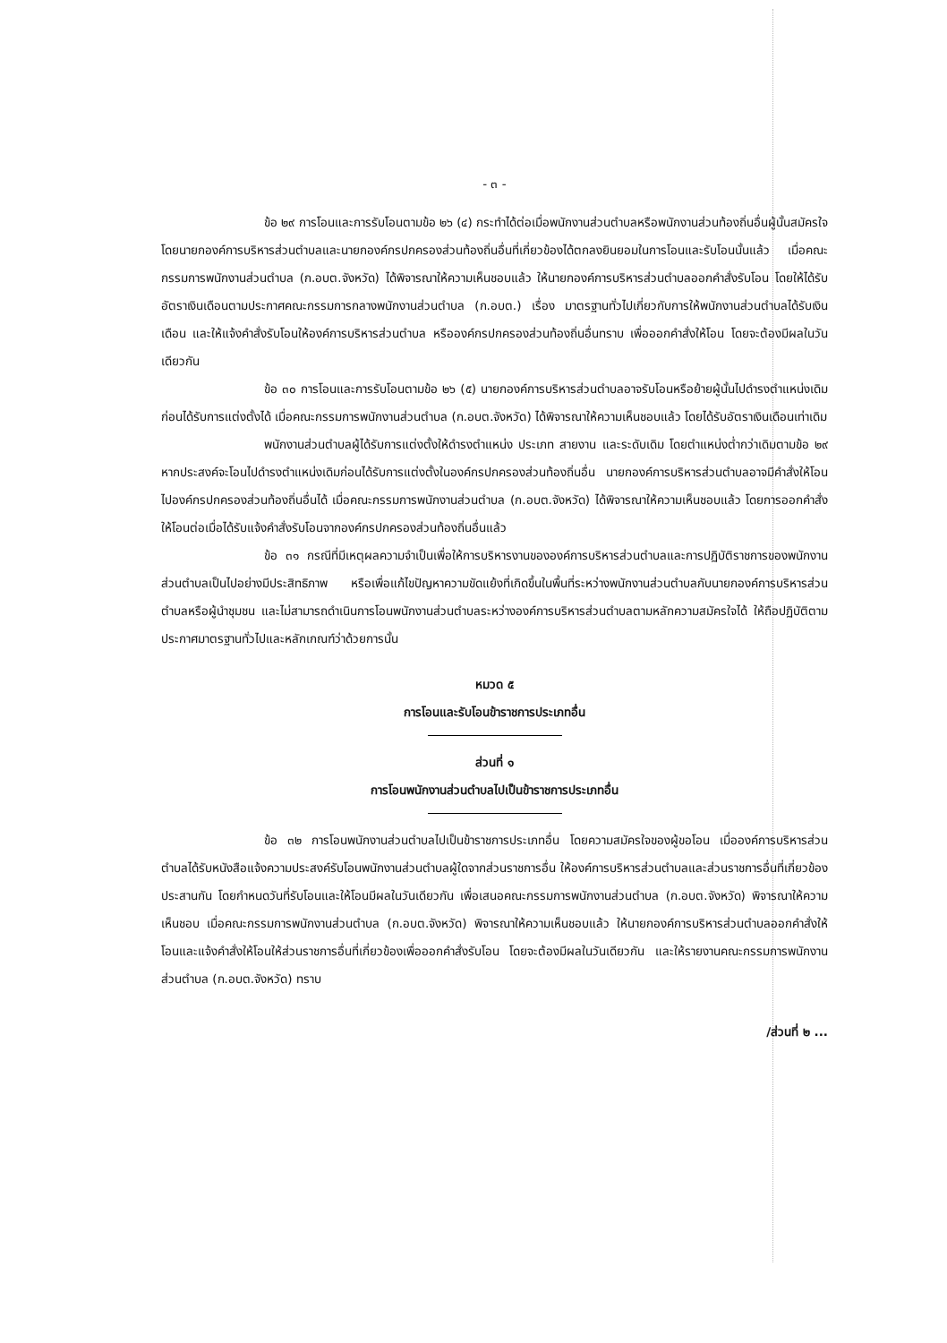- ๓ -
ข้อ ๒๙ การโอนและการรับโอนตามข้อ ๒๖ (๔) กระทำได้ต่อเมื่อพนักงานส่วนตำบลหรือพนักงานส่วนท้องถิ่นอื่นผู้นั้นสมัครใจ โดยนายกองค์การบริหารส่วนตำบลและนายกองค์กรปกครองส่วนท้องถิ่นอื่นที่เกี่ยวข้องได้ตกลงยินยอมในการโอนและรับโอนนั้นแล้ว เมื่อคณะกรรมการพนักงานส่วนตำบล (ก.อบต.จังหวัด) ได้พิจารณาให้ความเห็นชอบแล้ว ให้นายกองค์การบริหารส่วนตำบลออกคำสั่งรับโอน โดยให้ได้รับอัตราเงินเดือนตามประกาศคณะกรรมการกลางพนักงานส่วนตำบล (ก.อบต.) เรื่อง มาตรฐานทั่วไปเกี่ยวกับการให้พนักงานส่วนตำบลได้รับเงินเดือน และให้แจ้งคำสั่งรับโอนให้องค์การบริหารส่วนตำบล หรือองค์กรปกครองส่วนท้องถิ่นอื่นทราบ เพื่อออกคำสั่งให้โอน โดยจะต้องมีผลในวันเดียวกัน
ข้อ ๓๐ การโอนและการรับโอนตามข้อ ๒๖ (๕) นายกองค์การบริหารส่วนตำบลอาจรับโอนหรือย้ายผู้นั้นไปดำรงตำแหน่งเดิมก่อนได้รับการแต่งตั้งได้ เมื่อคณะกรรมการพนักงานส่วนตำบล (ก.อบต.จังหวัด) ได้พิจารณาให้ความเห็นชอบแล้ว โดยได้รับอัตราเงินเดือนเท่าเดิม
พนักงานส่วนตำบลผู้ได้รับการแต่งตั้งให้ดำรงตำแหน่ง ประเภท สายงาน และระดับเดิม โดยตำแหน่งต่ำกว่าเดิมตามข้อ ๒๙ หากประสงค์จะโอนไปดำรงตำแหน่งเดิมก่อนได้รับการแต่งตั้งในองค์กรปกครองส่วนท้องถิ่นอื่น นายกองค์การบริหารส่วนตำบลอาจมีคำสั่งให้โอนไปองค์กรปกครองส่วนท้องถิ่นอื่นได้ เมื่อคณะกรรมการพนักงานส่วนตำบล (ก.อบต.จังหวัด) ได้พิจารณาให้ความเห็นชอบแล้ว โดยการออกคำสั่งให้โอนต่อเมื่อได้รับแจ้งคำสั่งรับโอนจากองค์กรปกครองส่วนท้องถิ่นอื่นแล้ว
ข้อ ๓๑ กรณีที่มีเหตุผลความจำเป็นเพื่อให้การบริหารงานขององค์การบริหารส่วนตำบลและการปฏิบัติราชการของพนักงานส่วนตำบลเป็นไปอย่างมีประสิทธิภาพ หรือเพื่อแก้ไขปัญหาความขัดแย้งที่เกิดขึ้นในพื้นที่ระหว่างพนักงานส่วนตำบลกับนายกองค์การบริหารส่วนตำบลหรือผู้นำชุมชน และไม่สามารถดำเนินการโอนพนักงานส่วนตำบลระหว่างองค์การบริหารส่วนตำบลตามหลักความสมัครใจได้ ให้ถือปฏิบัติตามประกาศมาตรฐานทั่วไปและหลักเกณฑ์ว่าด้วยการนั้น
หมวด ๕
การโอนและรับโอนข้าราชการประเภทอื่น
ส่วนที่ ๑
การโอนพนักงานส่วนตำบลไปเป็นข้าราชการประเภทอื่น
ข้อ ๓๒ การโอนพนักงานส่วนตำบลไปเป็นข้าราชการประเภทอื่น โดยความสมัครใจของผู้ขอโอน เมื่อองค์การบริหารส่วนตำบลได้รับหนังสือแจ้งความประสงค์รับโอนพนักงานส่วนตำบลผู้ใดจากส่วนราชการอื่น ให้องค์การบริหารส่วนตำบลและส่วนราชการอื่นที่เกี่ยวข้องประสานกัน โดยกำหนดวันที่รับโอนและให้โอนมีผลในวันเดียวกัน เพื่อเสนอคณะกรรมการพนักงานส่วนตำบล (ก.อบต.จังหวัด) พิจารณาให้ความเห็นชอบ เมื่อคณะกรรมการพนักงานส่วนตำบล (ก.อบต.จังหวัด) พิจารณาให้ความเห็นชอบแล้ว ให้นายกองค์การบริหารส่วนตำบลออกคำสั่งให้โอนและแจ้งคำสั่งให้โอนให้ส่วนราชการอื่นที่เกี่ยวข้องเพื่อออกคำสั่งรับโอน โดยจะต้องมีผลในวันเดียวกัน และให้รายงานคณะกรรมการพนักงานส่วนตำบล (ก.อบต.จังหวัด) ทราบ
/ส่วนที่ ๒ ...